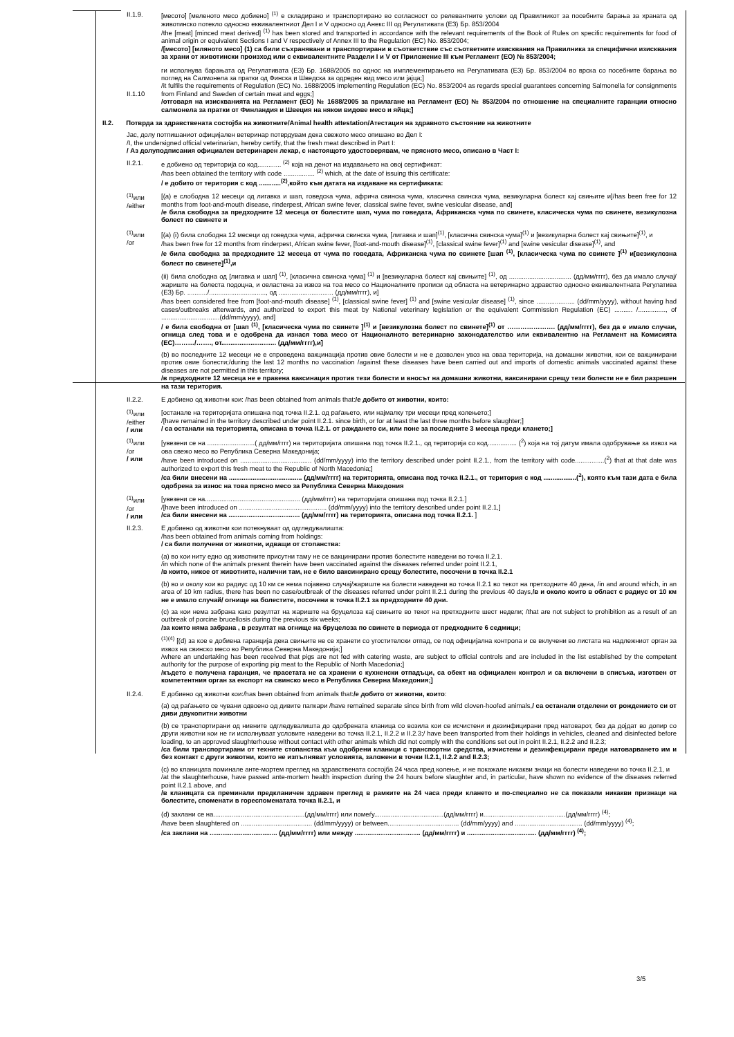II.1.9. [месото] [меленото месо добиено] <sup>(1)</sup> е складирано и транспортирано во согласност со релевантните услови од Правилникот за посебните барања за храната од животинско потекло односно еквивалентниот Дел I и V односно од Анекс III од Регулативата (ЕЗ) Бр. 853/2004
/the [meat] [minced meat derived] <sup>(1)</sup> has been stored and transported in accordance with the relevant requirements of the Book of Rules on specific requirements for food of animal origin or equivalent Sections I and V respectively of Annex III to the Regulation (EC) No. 853/2004;
/[месото] [мляното месо] (1) са били съхранявани и транспортирани в съответствие със съответните изисквания на Правилника за специфични изисквания за храни от животински произход или с еквивалентните Раздели I и V от Приложение III към Регламент (ЕО) № 853/2004;
II.1.10 ги исполнува барањата од Регулативата (ЕЗ) Бр. 1688/2005 во однос на имплементирањето на Регулативата (ЕЗ) Бр. 853/2004 во врска со посебните барања во поглед на Салмонела за пратки од Финска и Шведска за одреден вид месо или јајца;]
/it fulfils the requirements of Regulation (EC) No. 1688/2005 implementing Regulation (EC) No. 853/2004 as regards special guarantees concerning Salmonella for consignments from Finland and Sweden of certain meat and eggs;]
/отговаря на изискванията на Регламент (ЕО) № 1688/2005 за прилагане на Регламент (ЕО) № 853/2004 по отношение на специалните гаранции относно салмонела за пратки от Финландия и Швеция на някои видове месо и яйца;]
II.2. Потврда за здравствената состојба на животните/Animal health attestation/Атестация на здравното състояние на животните
Јас, долу потпишаниот официјален ветеринар потврдувам дека свежото месо опишано во Дел I:
/I, the undersigned official veterinarian, hereby certify, that the fresh meat described in Part I:
/ Аз долуподписания официален ветеринарен лекар, с настоящото удостоверявам, че прясното месо, описано в Част I:
II.2.1. е добиено од територија со код............. <sup>(2)</sup> која на денот на издавањето на овој сертификат:
/has been obtained the territory with code ................. <sup>(2)</sup> which, at the date of issuing this certificate:
/ е добито от територия с код ............<sup>(2)</sup>,който към датата на издаване на сертификата:
<sup>(1)</sup> или
/either
[(a) е слободна 12 месеци од лигавка и шап, говедска чума, африча свинска чума, класична свинска чума, везикуларна болест кај свињите и]/has been free for 12 months from foot-and-mouth disease, rinderpest, African swine fever, classical swine fever, swine vesicular disease, and]
/е била свободна за предходните 12 месеца от болестите шап, чума по говедата, Африканска чума по свинете, класическа чума по свинете, везикулозна болест по свинете и
<sup>(1)</sup> или
/or
[(a) (i) била слободна 12 месеци од говедска чума, афричка свинска чума, [лигавка и шап]<sup>(1)</sup>, [класична свинска чума]<sup>(1)</sup> и [везикуларна болест кај свињите]<sup>(1)</sup>, и
/has been free for 12 months from rinderpest, African swine fever, [foot-and-mouth disease]<sup>(1)</sup>, [classical swine fever]<sup>(1)</sup> and [swine vesicular disease]<sup>(1)</sup>, and
/е била свободна за предходните 12 месеца от чума по говедата, Африканска чума по свинете [шап <sup>(1)</sup>, [класическа чума по свинете ]<sup>(1)</sup> и[везикулозна болест по свинете]<sup>(1)</sup>,и
(ii) била слободна од [лигавка и шап] <sup>(1)</sup>, [класична свинска чума] <sup>(1)</sup> и [везикуларна болест кај свињите] <sup>(1)</sup>, од .................................. (дд/мм/гггг), без да имало случај/жариште на болеста подоцна, и овластена за извоз на тоа месо со Националните прописи од областа на ветеринарно здравство односно еквивалентната Регулатива (ЕЗ) Бр. .........../..............................., од .............................. (дд/мм/гггг), и]
/has been considered free from [foot-and-mouth disease] <sup>(1)</sup>, [classical swine fever] <sup>(1)</sup> and [swine vesicular disease] <sup>(1)</sup>, since ..................... (dd/mm/yyyy), without having had cases/outbreaks afterwards, and authorized to export this meat by National veterinary legislation or the equivalent Commission Regulation (EC) .......... /..............., of ................................(dd/mm/yyyy), and]
/ е била свободна от [шап <sup>(1)</sup>, [класическа чума по свинете ]<sup>(1)</sup> и [везикулозна болест по свинете]<sup>(1)</sup> от …………………. (дд/мм/гггг), без да е имало случаи, огнища след това и е одобрена да изнася това месо от Националното ветеринарно законодателство или еквивалентно на Регламент на Комисията (ЕС)………/……., от.............................. (дд/мм/гггг),и]
(b) во последните 12 месеци не е спроведена вакцинација против овие болести и не е дозволен увоз на оваа територија, на домашни животни, кои се вакцинирани против овие болести;/during the last 12 months no vaccination /against these diseases have been carried out and imports of domestic animals vaccinated against these diseases are not permitted in this territory;
/в предходните 12 месеца не е правена ваксинация против тези болести и вносът на домашни животни, ваксинирани срещу тези болести не е бил разрешен на тази територия.
II.2.2. Е добиено од животни кои: /has been obtained from animals that:/е добито от животни, които:
<sup>(1)</sup> или
/either
/ или
[останале на територијата опишана под точка II.2.1. од раѓањето, или најмалку три месеци пред колењето;]
/[have remained in the territory described under point II.2.1. since birth, or for at least the last three months before slaughter;]
/ са останали на територията, описана в точка II.2.1. от раждането си, или поне за последните 3 месеца преди клането;]
<sup>(1)</sup> или
/or
/ или
[увезени се на ..........................( дд/мм/гггг) на територијата опишана под точка II.2.1., од територија со код................ (<sup>2</sup>) која на тој датум имала одобрување за извоз на ова свежо месо во Република Северна Македонија;
/have been introduced on ....................................... (dd/mm/yyyy) into the territory described under point II.2.1., from the territory with code................(<sup>2</sup>) that at that date was authorized to export this fresh meat to the Republic of North Macedonia;]
/са били внесени на ........................................ (дд/мм/гггг) на територията, описана под точка II.2.1., от територия с код ..................(<sup>2</sup>), която към тази дата е била одобрена за износ на това прясно месо за Република Северна Македония
<sup>(1)</sup> или
/or
/ или
[увезени се на.................................................... (дд/мм/гггг) на територијата опишана под точка II.2.1.]
/[have been introduced on ................................................ (dd/mm/yyyy) into the territory described under point II.2.1,]
/са били внесени на ....................................... (дд/мм/гггг) на територията, описана под точка II.2.1. ]
II.2.3. Е добиено од животни кои потекнуваат од одгледувалишта:
/has been obtained from animals coming from holdings:
/ са били получени от животни, идващи от стопанства:
(a) во кои ниту едно од животните присутни таму не се вакцинирани против болестите наведени во точка II.2.1.
/in which none of the animals present therein have been vaccinated against the diseases referred under point II.2.1,
/в които, никое от животните, налични там, не е било ваксинирано срещу болестите, посочени в точка II.2.1
(b) во и околу кои во радиус од 10 км се нема појавено случај/жариште на болести наведени во точка II.2.1 во текот на претходните 40 дена, /in and around which, in an area of 10 km radius, there has been no case/outbreak of the diseases referred under point II.2.1 during the previous 40 days,/в и около които в област с радиус от 10 км не е имало случай/ огнище на болестите, посочени в точка II.2.1 за предходните 40 дни.
(c) за кои нема забрана како резултат на жариште на бруцелоза кај свињите во текот на претходните шест недели; /that are not subject to prohibition as a result of an outbreak of porcine brucellosis during the previous six weeks;
/за които няма забрана , в резултат на огнище на бруцелоза по свинете в периода от предходните 6 седмици;
<sup>(1)(4)</sup> [(d) за кое е добиена гаранција дека свињите не се хранети со угостителски отпад, се под официјална контрола и се вклучени во листата на надлежниот орган за извоз на свинско месо во Република Северна Македонија;]
/where an undertaking has been received that pigs are not fed with catering waste, are subject to official controls and are included in the list established by the competent authority for the purpose of exporting pig meat to the Republic of North Macedonia;]
/където е получена гаранция, че прасетата не са хранени с кухненски отпадъци, са обект на официален контрол и са включени в списъка, изготвен от компетентния орган за експорт на свинско месо в Република Северна Македония;]
II.2.4. Е добиено од животни кои:/has been obtained from animals that:/е добито от животни, които:
(a) од раѓањето се чувани одвоено од дивите папкари /have remained separate since birth from wild cloven-hoofed animals,/ са останали отделени от рождението си от диви двукопитни животни
(b) се транспортирани од нивните одгледувалишта до одобрената кланица со возила кои се исчистени и дезинфицирани пред натоварот, без да дојдат во допир со други животни кои не ги исполнуваат условите наведени во точка II.2.1, II.2.2 и II.2.3;/ have been transported from their holdings in vehicles, cleaned and disinfected before loading, to an approved slaughterhouse without contact with other animals which did not comply with the conditions set out in point II.2.1, II.2.2 and II.2.3;
/са били транспортирани от техните стопанства към одобрени кланици с транспортни средства, изчистени и дезинфекцирани преди натоварването им и без контакт с други животни, които не изпълняват условията, заложени в точки II.2.1, II.2.2 and II.2.3;
(c) во кланицата поминале анте-мортем преглед на здравствената состојба 24 часа пред колење, и не покажале никакви знаци на болести наведени во точка II.2.1, и
/at the slaughterhouse, have passed ante-mortem health inspection during the 24 hours before slaughter and, in particular, have shown no evidence of the diseases referred point II.2.1 above, and
/в кланицата са преминали предкланичен здравен преглед в рамките на 24 часа преди клането и по-специално не са показали никакви признаци на болестите, споменати в гореспоменатата точка II.2.1, и
(d) заклани се на..................................................(дд/мм/гггг) или помеѓу......................................(дд/мм/гггг) и.............................................(дд/мм/гггг) <sup>(4)</sup>;
/have been slaughtered on ....................................... (dd/mm/yyyy) or between....................................... (dd/mm/yyyy) and ..................................... (dd/mm/yyyy) <sup>(4)</sup>;
/са заклани на ..................................... (дд/мм/гггг) или между .................................... (дд/мм/гггг) и ...................................... (дд/мм/гггг) <sup>(4)</sup>;
3/5